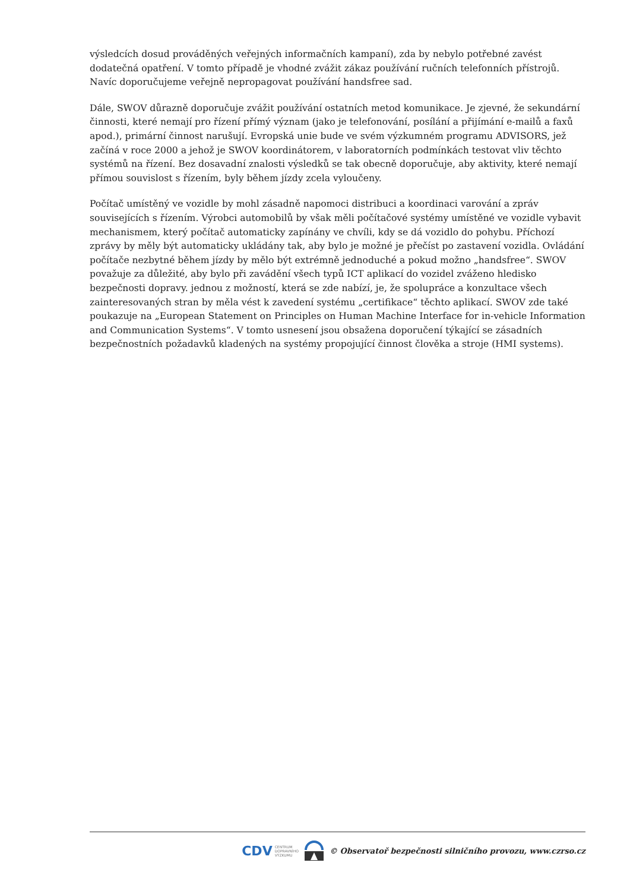výsledcích dosud prováděných veřejných informačních kampaní), zda by nebylo potřebné zavést dodatečná opatření. V tomto případě je vhodné zvážit zákaz používání ručních telefonních přístrojů. Navíc doporučujeme veřejně nepropagovat používání handsfree sad.
Dále, SWOV důrazně doporučuje zvážit používání ostatních metod komunikace. Je zjevné, že sekundární činnosti, které nemají pro řízení přímý význam (jako je telefonování, posílání a přijímání e-mailů a faxů apod.), primární činnost narušují. Evropská unie bude ve svém výzkumném programu ADVISORS, jež začíná v roce 2000 a jehož je SWOV koordinátorem, v laboratorních podmínkách testovat vliv těchto systémů na řízení. Bez dosavadní znalosti výsledků se tak obecně doporučuje, aby aktivity, které nemají přímou souvislost s řízením, byly během jízdy zcela vyloučeny.
Počítač umístěný ve vozidle by mohl zásadně napomoci distribuci a koordinaci varování a zpráv souvisejících s řízením. Výrobci automobilů by však měli počítačové systémy umístěné ve vozidle vybavit mechanismem, který počítač automaticky zapínány ve chvíli, kdy se dá vozidlo do pohybu. Příchozí zprávy by měly být automaticky ukládány tak, aby bylo je možné je přečíst po zastavení vozidla. Ovládání počítače nezbytné během jízdy by mělo být extrémně jednoduché a pokud možno „handsfree“. SWOV považuje za důležité, aby bylo při zavádění všech typů ICT aplikací do vozidel zváženo hledisko bezpečnosti dopravy. jednou z možností, která se zde nabízí, je, že spolupráce a konzultace všech zainteresovaných stran by měla vést k zavedení systému „certifikace“ těchto aplikací. SWOV zde také poukazuje na „European Statement on Principles on Human Machine Interface for in-vehicle Information and Communication Systems“. V tomto usnesení jsou obsažena doporučení týkající se zásadních bezpečnostních požadavků kladených na systémy propojující činnost člověka a stroje (HMI systems).
CDV CENTRUM
DOPRAVNÍHO
VÝZKUMU
© Observatoř bezpečnosti silničního provozu, www.czrso.cz